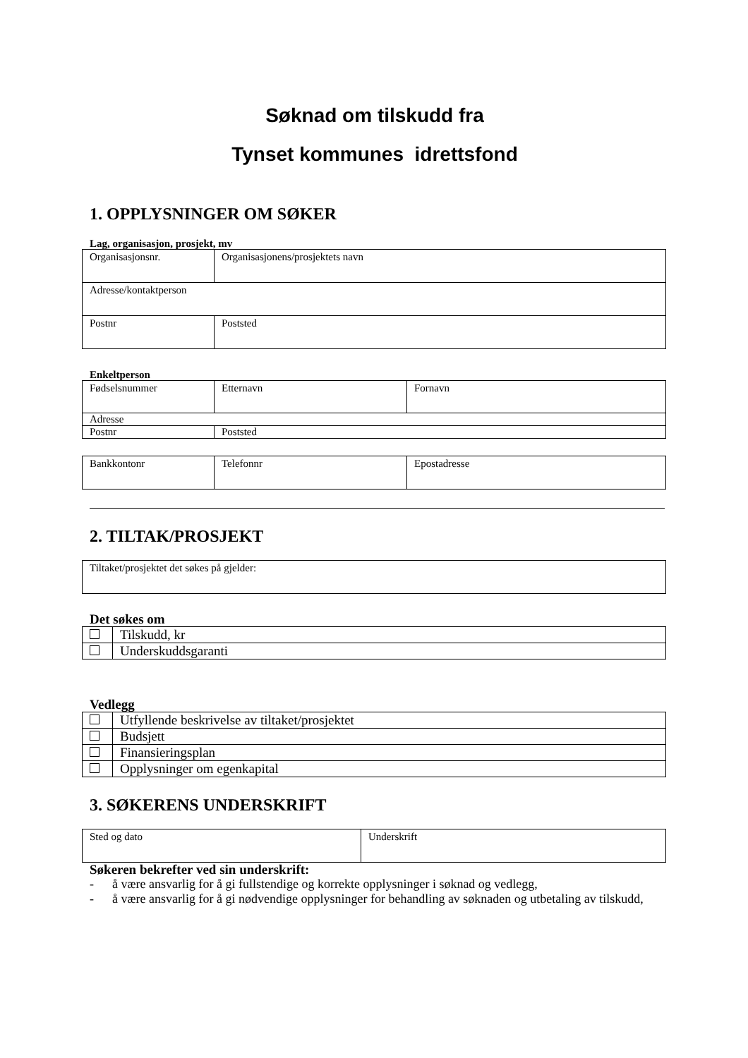Søknad om tilskudd fra
Tynset kommunes idrettsfond
1. OPPLYSNINGER OM SØKER
Lag, organisasjon, prosjekt, mv
| Organisasjonsnr. | Organisasjonens/prosjektets navn |
| Adresse/kontaktperson | |
| Postnr | Poststed |
Enkeltperson
| Fødselsnummer | Etternavn | Fornavn |
| Adresse | | |
| Postnr | Poststed | |
| Bankkontonr | Telefonnr | Epostadresse |
2. TILTAK/PROSJEKT
| Tiltaket/prosjektet det søkes på gjelder: |
Det søkes om
| | Tilskudd, kr |
| | Underskuddsgaranti |
Vedlegg
| | Utfyllende beskrivelse av tiltaket/prosjektet |
| | Budsjett |
| | Finansieringsplan |
| | Opplysninger om egenkapital |
3. SØKERENS UNDERSKRIFT
| Sted og dato | Underskrift |
Søkeren bekrefter ved sin underskrift:
- å være ansvarlig for å gi fullstendige og korrekte opplysninger i søknad og vedlegg,
- å være ansvarlig for å gi nødvendige opplysninger for behandling av søknaden og utbetaling av tilskudd,